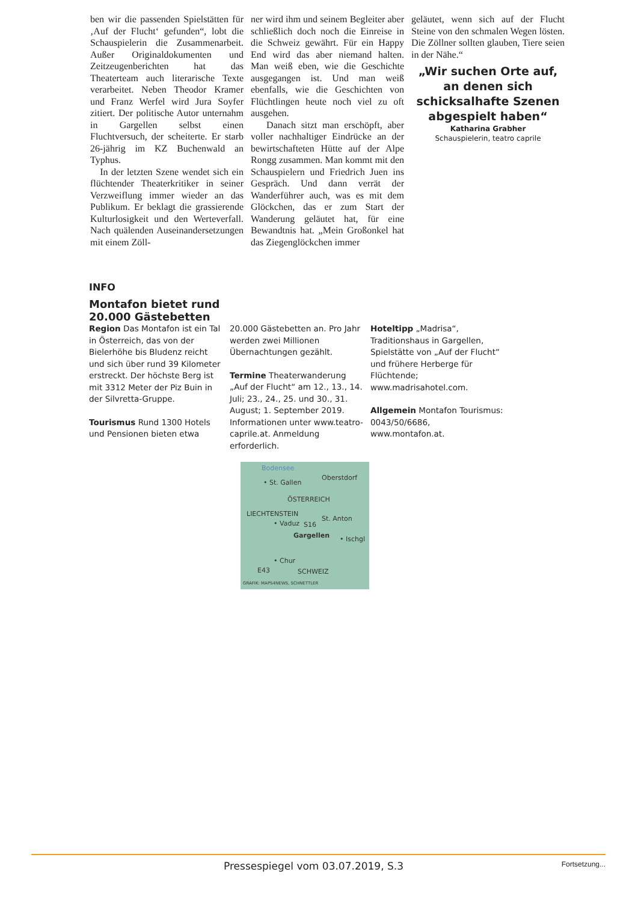ben wir die passenden Spielstätten für ‚Auf der Flucht‘ gefunden“, lobt die Schauspielerin die Zusammenarbeit. Außer Originaldokumenten und Zeitzeugenberichten hat das Theaterteam auch literarische Texte verarbeitet. Neben Theodor Kramer und Franz Werfel wird Jura Soyfer zitiert. Der politische Autor unternahm in Gargellen selbst einen Fluchtversuch, der scheiterte. Er starb 26-jährig im KZ Buchenwald an Typhus.
In der letzten Szene wendet sich ein flüchtender Theaterkritiker in seiner Verzweiflung immer wieder an das Publikum. Er beklagt die grassierende Kulturlosigkeit und den Werteverfall. Nach quälenden Auseinandersetzungen mit einem Zöll-
ner wird ihm und seinem Begleiter aber schließlich doch noch die Einreise in die Schweiz gewährt. Für ein Happy End wird das aber niemand halten. Man weiß eben, wie die Geschichte ausgegangen ist. Und man weiß ebenfalls, wie die Geschichten von Flüchtlingen heute noch viel zu oft ausgehen.
Danach sitzt man erschöpft, aber voller nachhaltiger Eindrücke an der bewirtschafteten Hütte auf der Alpe Rongg zusammen. Man kommt mit den Schauspielern und Friedrich Juen ins Gespräch. Und dann verrät der Wanderführer auch, was es mit dem Glöckchen, das er zum Start der Wanderung geläutet hat, für eine Bewandtnis hat. „Mein Großonkel hat das Ziegenglöckchen immer
geläutet, wenn sich auf der Flucht Steine von den schmalen Wegen lösten. Die Zöllner sollten glauben, Tiere seien in der Nähe.“
„Wir suchen Orte auf, an denen sich schicksalhafte Szenen abgespielt haben“
Katharina Grabher
Schauspielerin, teatro caprile
INFO
Montafon bietet rund
20.000 Gästebetten
Region Das Montafon ist ein Tal in Österreich, das von der Bielerhöhe bis Bludenz reicht und sich über rund 39 Kilometer erstreckt. Der höchste Berg ist mit 3312 Meter der Piz Buin in der Silvretta-Gruppe.
Tourismus Rund 1300 Hotels und Pensionen bieten etwa
20.000 Gästebetten an. Pro Jahr werden zwei Millionen Übernachtungen gezählt.
Termine Theaterwanderung „Auf der Flucht“ am 12., 13., 14. Juli; 23., 24., 25. und 30., 31. August; 1. September 2019. Informationen unter www.teatro-caprile.at. Anmeldung erforderlich.
Hoteltipp „Madrisa“, Traditionshaus in Gargellen, Spielstätte von „Auf der Flucht“ und frühere Herberge für Flüchtende; www.madrisahotel.com.
Allgemein Montafon Tourismus: 0043/50/6686, www.montafon.at.
Bodensee
• St. Gallen
Oberstdorf
ÖSTERREICH
LIECHTENSTEIN
St. Anton
• Vaduz S16
Gargellen • Ischgl
• Chur
E43 SCHWEIZ
GRAFIK: MAPS4NEWS, SCHNETTLER
Pressespiegel vom 03.07.2019, S.3 Fortsetzung...